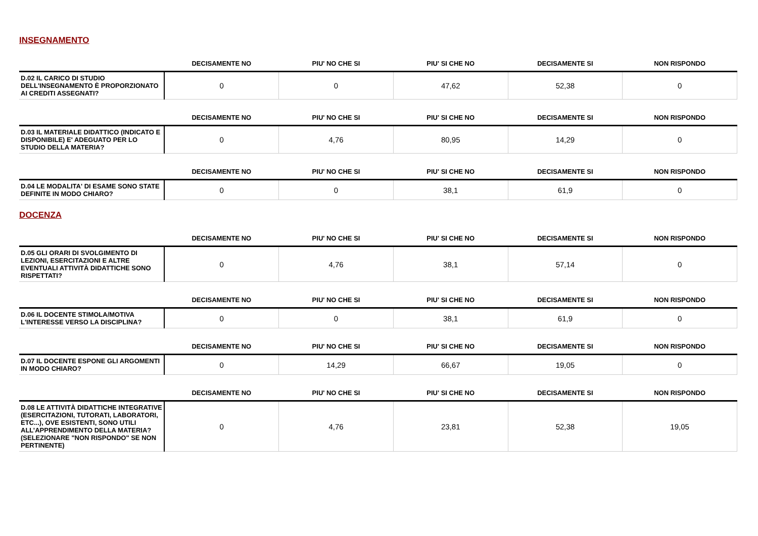INSEGNAMENTO
| | DECISAMENTE NO | PIU' NO CHE SI | PIU' SI CHE NO | DECISAMENTE SI | NON RISPONDO |
| --- | --- | --- | --- | --- | --- |
| D.02 IL CARICO DI STUDIO DELL'INSEGNAMENTO È PROPORZIONATO AI CREDITI ASSEGNATI? | 0 | 0 | 47,62 | 52,38 | 0 |
| | DECISAMENTE NO | PIU' NO CHE SI | PIU' SI CHE NO | DECISAMENTE SI | NON RISPONDO |
| --- | --- | --- | --- | --- | --- |
| D.03 IL MATERIALE DIDATTICO (INDICATO E DISPONIBILE) E' ADEGUATO PER LO STUDIO DELLA MATERIA? | 0 | 4,76 | 80,95 | 14,29 | 0 |
| | DECISAMENTE NO | PIU' NO CHE SI | PIU' SI CHE NO | DECISAMENTE SI | NON RISPONDO |
| --- | --- | --- | --- | --- | --- |
| D.04 LE MODALITA' DI ESAME SONO STATE DEFINITE IN MODO CHIARO? | 0 | 0 | 38,1 | 61,9 | 0 |
DOCENZA
| | DECISAMENTE NO | PIU' NO CHE SI | PIU' SI CHE NO | DECISAMENTE SI | NON RISPONDO |
| --- | --- | --- | --- | --- | --- |
| D.05 GLI ORARI DI SVOLGIMENTO DI LEZIONI, ESERCITAZIONI E ALTRE EVENTUALI ATTIVITÀ DIDATTICHE SONO RISPETTATI? | 0 | 4,76 | 38,1 | 57,14 | 0 |
| | DECISAMENTE NO | PIU' NO CHE SI | PIU' SI CHE NO | DECISAMENTE SI | NON RISPONDO |
| --- | --- | --- | --- | --- | --- |
| D.06 IL DOCENTE STIMOLA/MOTIVA L'INTERESSE VERSO LA DISCIPLINA? | 0 | 0 | 38,1 | 61,9 | 0 |
| | DECISAMENTE NO | PIU' NO CHE SI | PIU' SI CHE NO | DECISAMENTE SI | NON RISPONDO |
| --- | --- | --- | --- | --- | --- |
| D.07 IL DOCENTE ESPONE GLI ARGOMENTI IN MODO CHIARO? | 0 | 14,29 | 66,67 | 19,05 | 0 |
| | DECISAMENTE NO | PIU' NO CHE SI | PIU' SI CHE NO | DECISAMENTE SI | NON RISPONDO |
| --- | --- | --- | --- | --- | --- |
| D.08 LE ATTIVITÀ DIDATTICHE INTEGRATIVE (ESERCITAZIONI, TUTORATI, LABORATORI, ETC...), OVE ESISTENTI, SONO UTILI ALL’APPRENDIMENTO DELLA MATERIA? (SELEZIONARE "NON RISPONDO" SE NON PERTINENTE) | 0 | 4,76 | 23,81 | 52,38 | 19,05 |